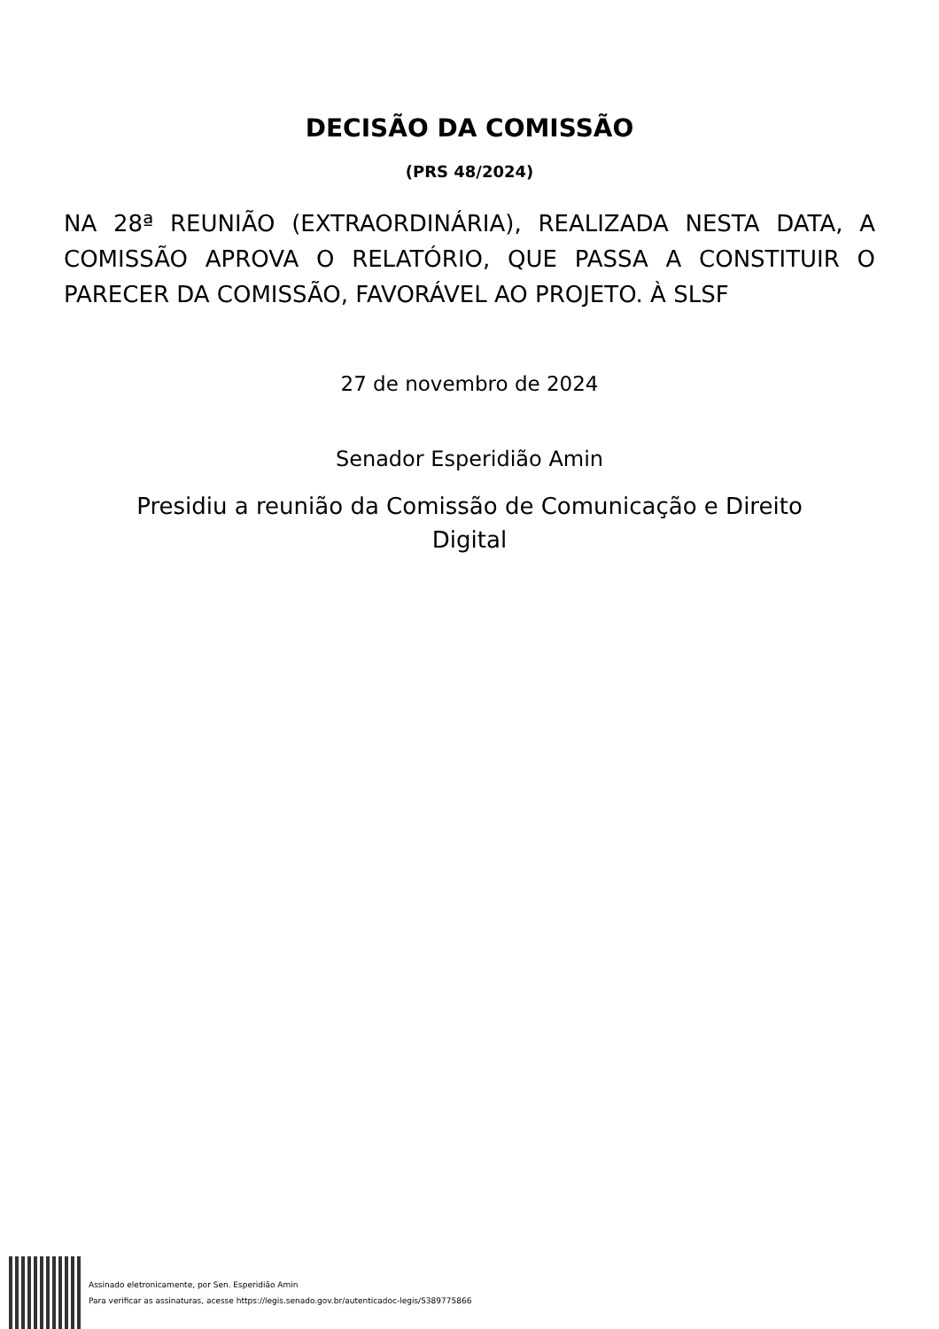DECISÃO DA COMISSÃO
(PRS 48/2024)
NA 28ª REUNIÃO (EXTRAORDINÁRIA), REALIZADA NESTA DATA, A COMISSÃO APROVA O RELATÓRIO, QUE PASSA A CONSTITUIR O PARECER DA COMISSÃO, FAVORÁVEL AO PROJETO. À SLSF
27 de novembro de 2024
Senador Esperidião Amin
Presidiu a reunião da Comissão de Comunicação e Direito Digital
Assinado eletronicamente, por Sen. Esperidião Amin
Para verificar as assinaturas, acesse https://legis.senado.gov.br/autenticadoc-legis/5389775866